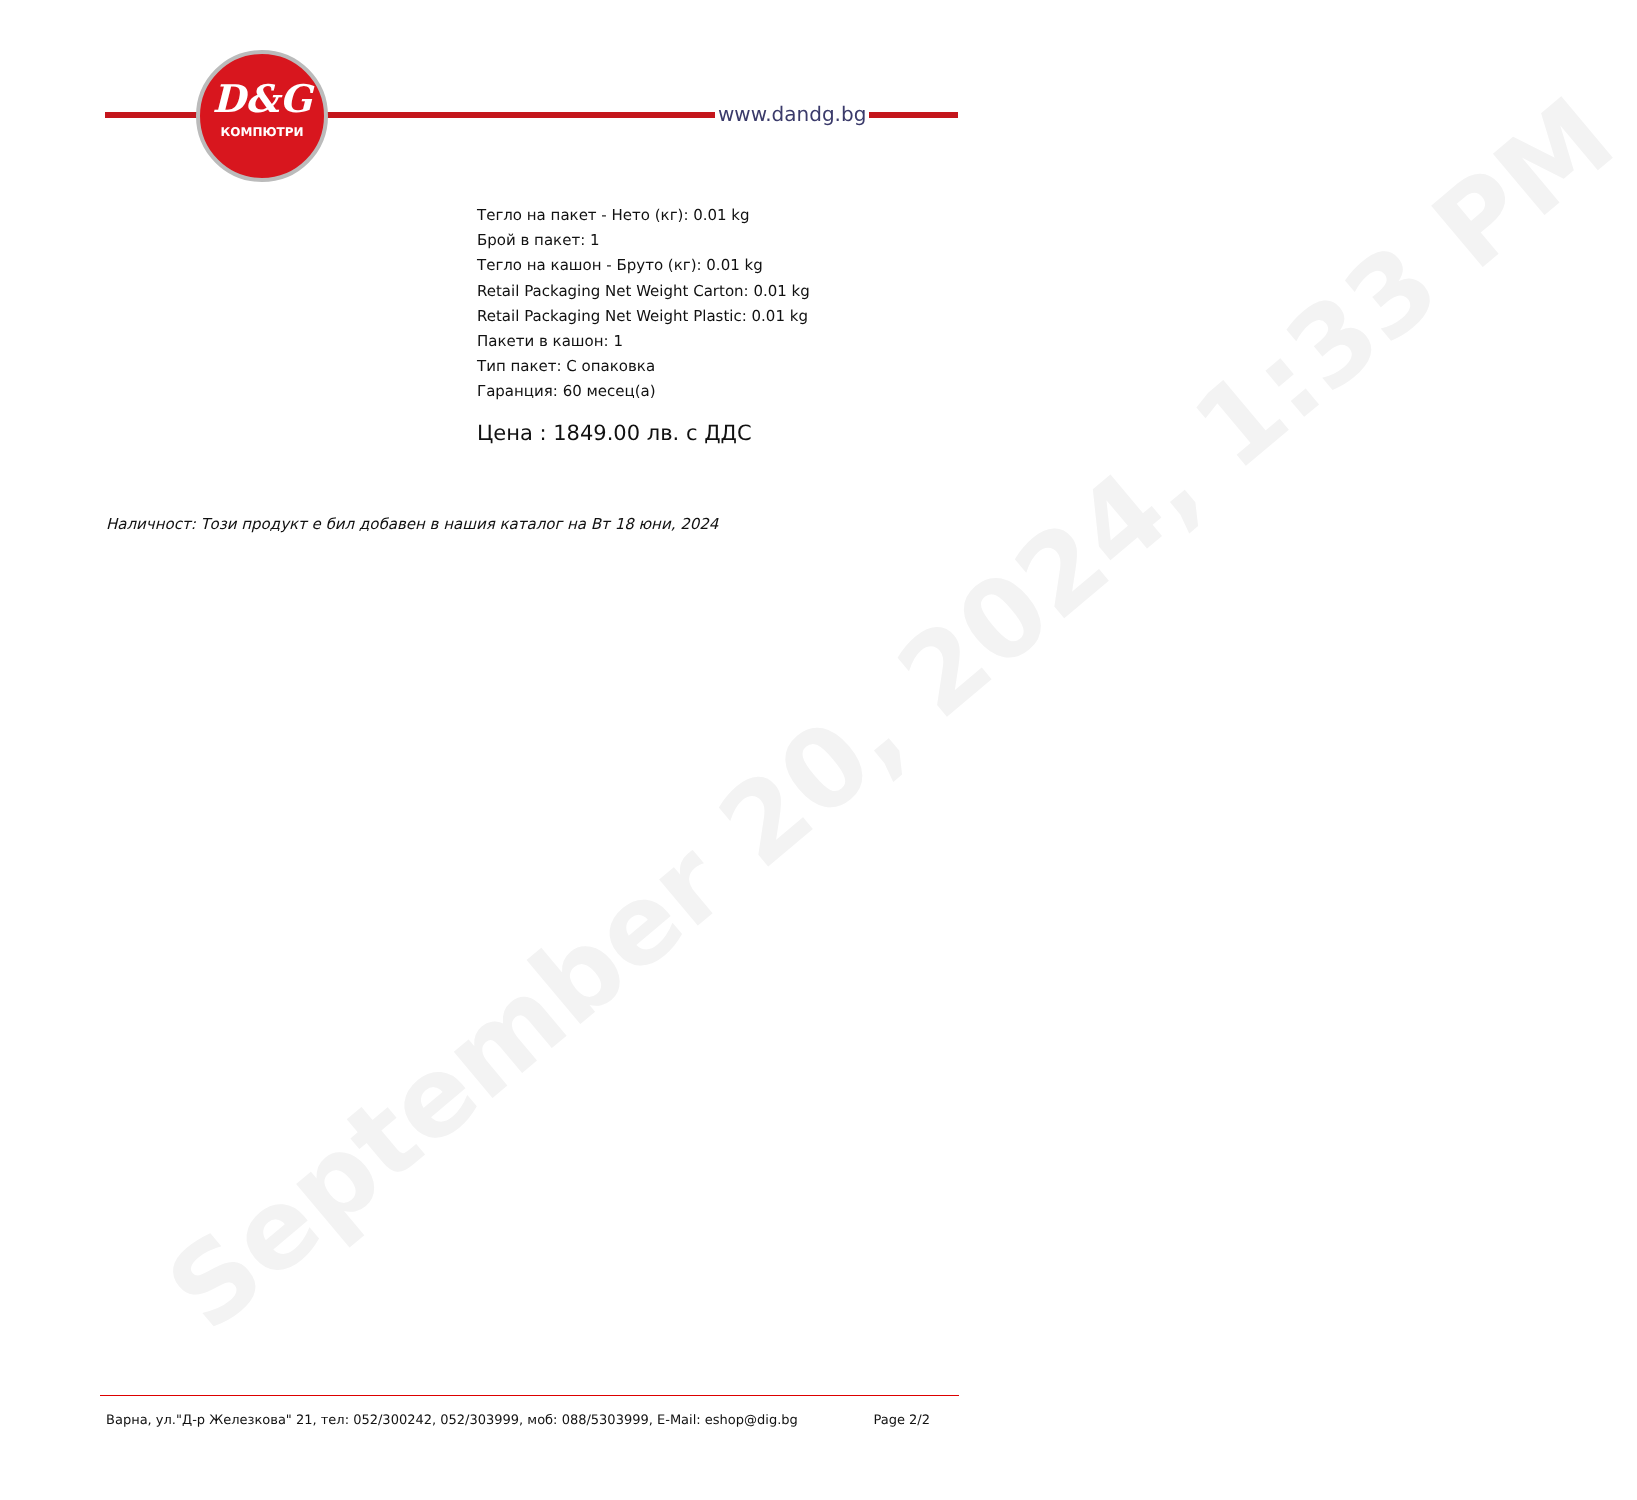September 20, 2024, 1:33 PM
D&G
КОМПЮТРИ
www.dandg.bg
Тегло на пакет - Нето (кг): 0.01 kg
Брой в пакет: 1
Тегло на кашон - Бруто (кг): 0.01 kg
Retail Packaging Net Weight Carton: 0.01 kg
Retail Packaging Net Weight Plastic: 0.01 kg
Пакети в кашон: 1
Тип пакет: С опаковка
Гаранция: 60 месец(а)
Цена : 1849.00 лв. с ДДС
Наличност: Този продукт е бил добавен в нашия каталог на Вт 18 юни, 2024
Варна, ул."Д-р Железкова" 21, тел: 052/300242, 052/303999, моб: 088/5303999, E-Mail: eshop@dig.bg Page 2/2